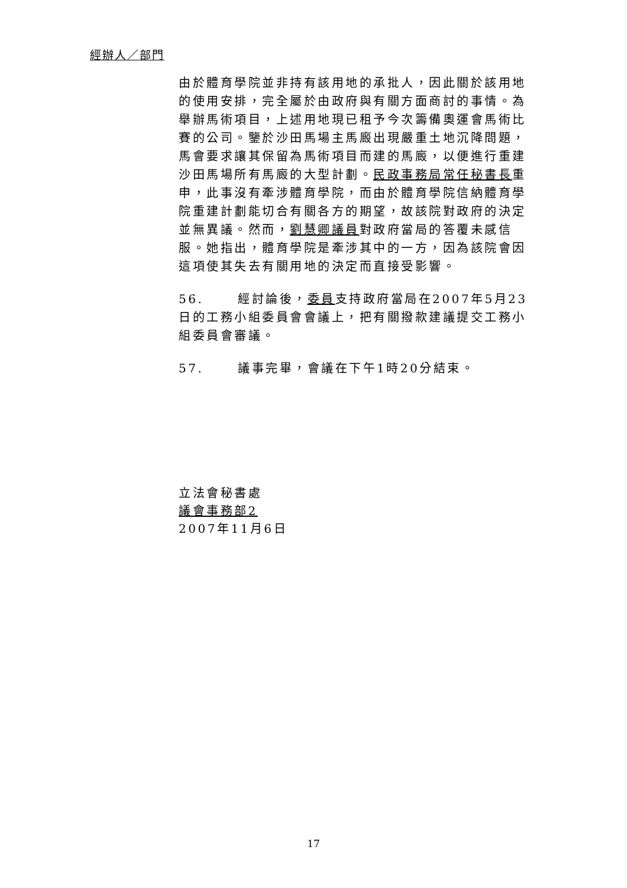經辦人／部門
由於體育學院並非持有該用地的承批人，因此關於該用地的使用安排，完全屬於由政府與有關方面商討的事情。為舉辦馬術項目，上述用地現已租予今次籌備奧運會馬術比賽的公司。鑒於沙田馬場主馬廄出現嚴重土地沉降問題，馬會要求讓其保留為馬術項目而建的馬廄，以便進行重建沙田馬場所有馬廄的大型計劃。民政事務局常任秘書長重申，此事沒有牽涉體育學院，而由於體育學院信納體育學院重建計劃能切合有關各方的期望，故該院對政府的決定並無異議。然而，劉慧卿議員對政府當局的答覆未感信服。她指出，體育學院是牽涉其中的一方，因為該院會因這項使其失去有關用地的決定而直接受影響。
56. 經討論後，委員支持政府當局在2007年5月23日的工務小組委員會會議上，把有關撥款建議提交工務小組委員會審議。
57. 議事完畢，會議在下午1時20分結束。
立法會秘書處
議會事務部2
2007年11月6日
17